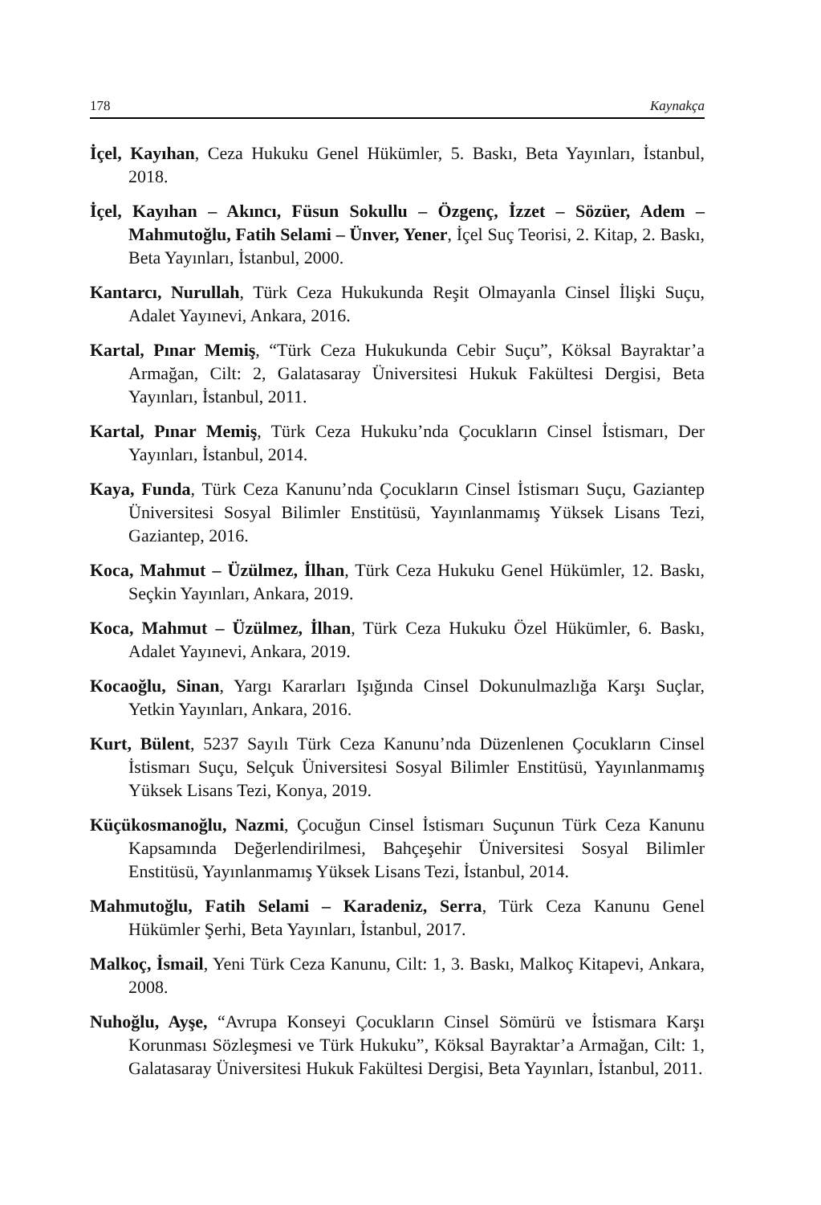178 Kaynakça
İçel, Kayıhan, Ceza Hukuku Genel Hükümler, 5. Baskı, Beta Yayınları, İstanbul, 2018.
İçel, Kayıhan – Akıncı, Füsun Sokullu – Özgenç, İzzet – Sözüer, Adem – Mahmutoğlu, Fatih Selami – Ünver, Yener, İçel Suç Teorisi, 2. Kitap, 2. Baskı, Beta Yayınları, İstanbul, 2000.
Kantarcı, Nurullah, Türk Ceza Hukukunda Reşit Olmayanla Cinsel İlişki Suçu, Adalet Yayınevi, Ankara, 2016.
Kartal, Pınar Memiş, “Türk Ceza Hukukunda Cebir Suçu”, Köksal Bayraktar’a Armağan, Cilt: 2, Galatasaray Üniversitesi Hukuk Fakültesi Dergisi, Beta Yayınları, İstanbul, 2011.
Kartal, Pınar Memiş, Türk Ceza Hukuku’nda Çocukların Cinsel İstismarı, Der Yayınları, İstanbul, 2014.
Kaya, Funda, Türk Ceza Kanunu’nda Çocukların Cinsel İstismarı Suçu, Gaziantep Üniversitesi Sosyal Bilimler Enstitüsü, Yayınlanmamış Yüksek Lisans Tezi, Gaziantep, 2016.
Koca, Mahmut – Üzülmez, İlhan, Türk Ceza Hukuku Genel Hükümler, 12. Baskı, Seçkin Yayınları, Ankara, 2019.
Koca, Mahmut – Üzülmez, İlhan, Türk Ceza Hukuku Özel Hükümler, 6. Baskı, Adalet Yayınevi, Ankara, 2019.
Kocaoğlu, Sinan, Yargı Kararları Işığında Cinsel Dokunulmazlığa Karşı Suçlar, Yetkin Yayınları, Ankara, 2016.
Kurt, Bülent, 5237 Sayılı Türk Ceza Kanunu’nda Düzenlenen Çocukların Cinsel İstismarı Suçu, Selçuk Üniversitesi Sosyal Bilimler Enstitüsü, Yayınlanmamış Yüksek Lisans Tezi, Konya, 2019.
Küçükosmanoğlu, Nazmi, Çocuğun Cinsel İstismarı Suçunun Türk Ceza Kanunu Kapsamında Değerlendirilmesi, Bahçeşehir Üniversitesi Sosyal Bilimler Enstitüsü, Yayınlanmamış Yüksek Lisans Tezi, İstanbul, 2014.
Mahmutoğlu, Fatih Selami – Karadeniz, Serra, Türk Ceza Kanunu Genel Hükümler Şerhi, Beta Yayınları, İstanbul, 2017.
Malkoç, İsmail, Yeni Türk Ceza Kanunu, Cilt: 1, 3. Baskı, Malkoç Kitapevi, Ankara, 2008.
Nuhoğlu, Ayşe, “Avrupa Konseyi Çocukların Cinsel Sömürü ve İstismara Karşı Korunması Sözleşmesi ve Türk Hukuku”, Köksal Bayraktar’a Armağan, Cilt: 1, Galatasaray Üniversitesi Hukuk Fakültesi Dergisi, Beta Yayınları, İstanbul, 2011.